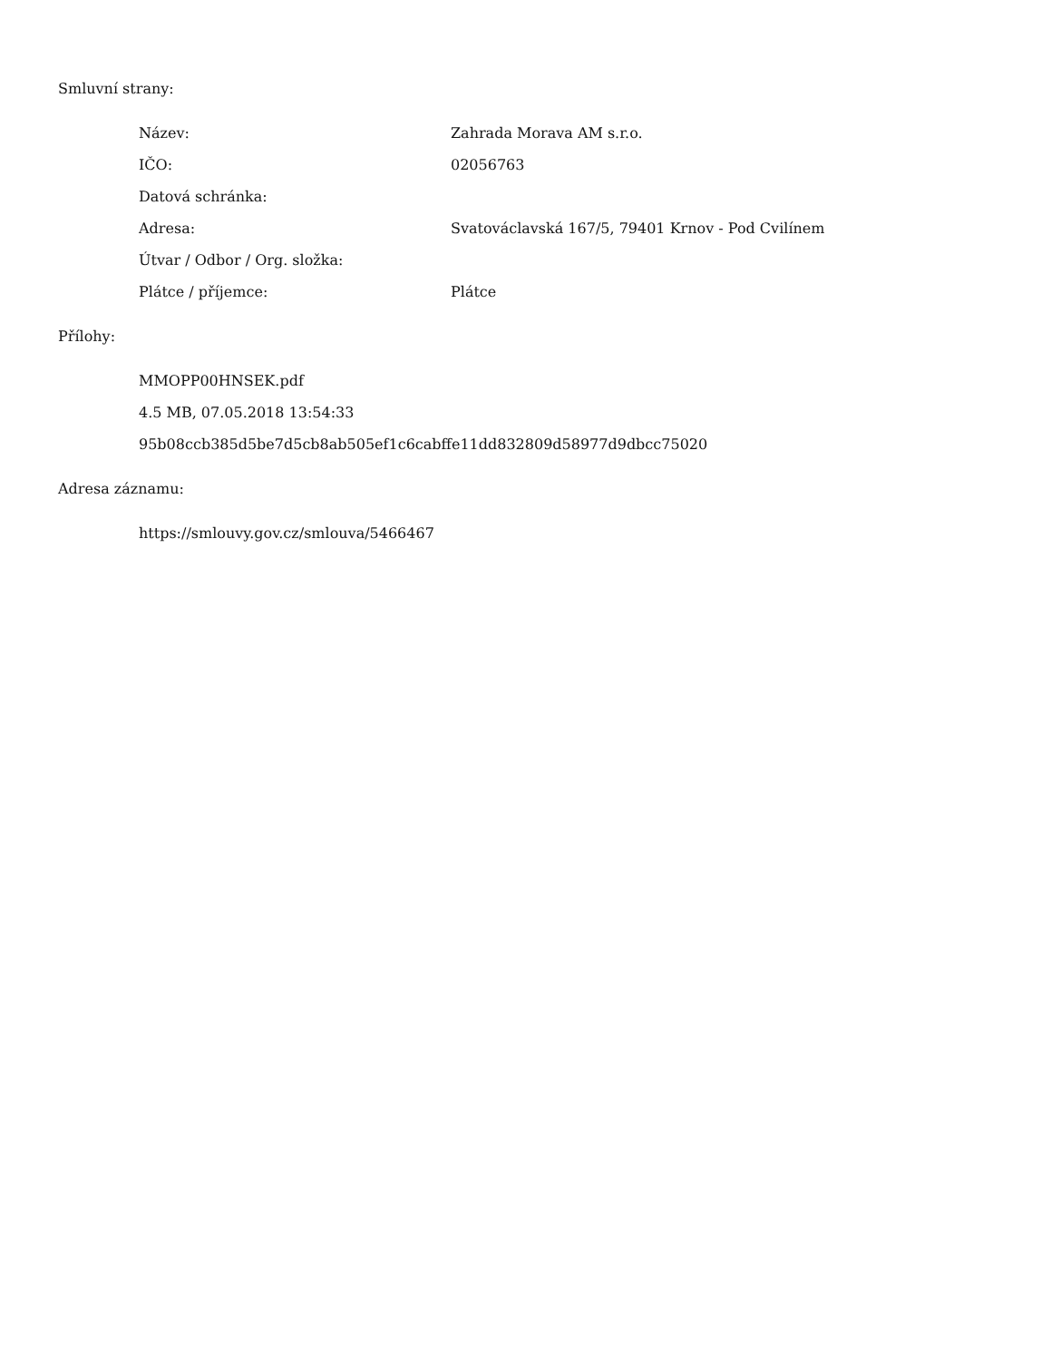Smluvní strany:
| Název: | Zahrada Morava AM s.r.o. |
| IČO: | 02056763 |
| Datová schránka: | |
| Adresa: | Svatováclavská 167/5, 79401 Krnov - Pod Cvilínem |
| Útvar / Odbor / Org. složka: | |
| Plátce / příjemce: | Plátce |
Přílohy:
| MMOPP00HNSEK.pdf |
| 4.5 MB, 07.05.2018 13:54:33 |
| 95b08ccb385d5be7d5cb8ab505ef1c6cabffe11dd832809d58977d9dbcc75020 |
Adresa záznamu:
| https://smlouvy.gov.cz/smlouva/5466467 |